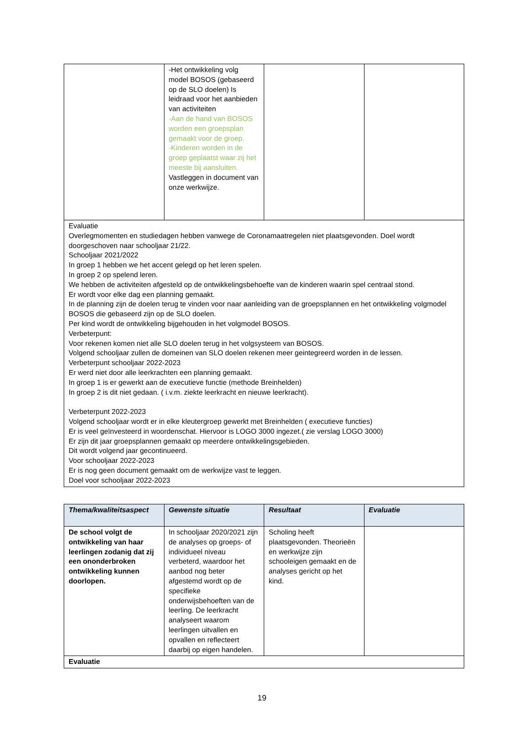| | -Het ontwikkeling volg model BOSOS (gebaseerd op de SLO doelen) Is leidraad voor het aanbieden van activiteiten -Aan de hand van BOSOS worden een groepsplan gemaakt voor de groep. -Kinderen worden in de groep geplaatst waar zij het meeste bij aansluiten. Vastleggen in document van onze werkwijze. | | |
| Evaluatie Overlegmomenten en studiedagen hebben vanwege de Coronamaatregelen niet plaatsgevonden. Doel wordt doorgeschoven naar schooljaar 21/22. Schooljaar 2021/2022 In groep 1 hebben we het accent gelegd op het leren spelen. In groep 2 op spelend leren. We hebben de activiteiten afgesteld op de ontwikkelingsbehoefte van de kinderen waarin spel centraal stond. Er wordt voor elke dag een planning gemaakt. In de planning zijn de doelen terug te vinden voor naar aanleiding van de groepsplannen en het ontwikkeling volgmodel BOSOS die gebaseerd zijn op de SLO doelen. Per kind wordt de ontwikkeling bijgehouden in het volgmodel BOSOS. Verbeterpunt: Voor rekenen komen niet alle SLO doelen terug in het volgsysteem van BOSOS. Volgend schooljaar zullen de domeinen van SLO doelen rekenen meer geintegreerd worden in de lessen. Verbeterpunt schooljaar 2022-2023 Er werd niet door alle leerkrachten een planning gemaakt. In groep 1 is er gewerkt aan de executieve functie (methode Breinhelden) In groep 2 is dit niet gedaan. ( i.v.m. ziekte leerkracht en nieuwe leerkracht). Verbeterpunt 2022-2023 Volgend schooljaar wordt er in elke kleutergroep gewerkt met Breinhelden ( executieve functies) Er is veel geïnvesteerd in woordenschat. Hiervoor is LOGO 3000 ingezet.( zie verslag LOGO 3000) Er zijn dit jaar groepsplannen gemaakt op meerdere ontwikkelingsgebieden. Dit wordt volgend jaar gecontinueerd. Voor schooljaar 2022-2023 Er is nog geen document gemaakt om de werkwijze vast te leggen. Doel voor schooljaar 2022-2023 | | | |
| Thema/kwaliteitsaspect | Gewenste situatie | Resultaat | Evaluatie |
| --- | --- | --- | --- |
| De school volgt de ontwikkeling van haar leerlingen zodanig dat zij een ononderbroken ontwikkeling kunnen doorlopen. | In schooljaar 2020/2021 zijn de analyses op groeps- of individueel niveau verbeterd, waardoor het aanbod nog beter afgestemd wordt op de specifieke onderwijsbehoeften van de leerling. De leerkracht analyseert waarom leerlingen uitvallen en opvallen en reflecteert daarbij op eigen handelen. | Scholing heeft plaatsgevonden. Theorieën en werkwijze zijn schooleigen gemaakt en de analyses gericht op het kind. | |
| Evaluatie | | | |
19